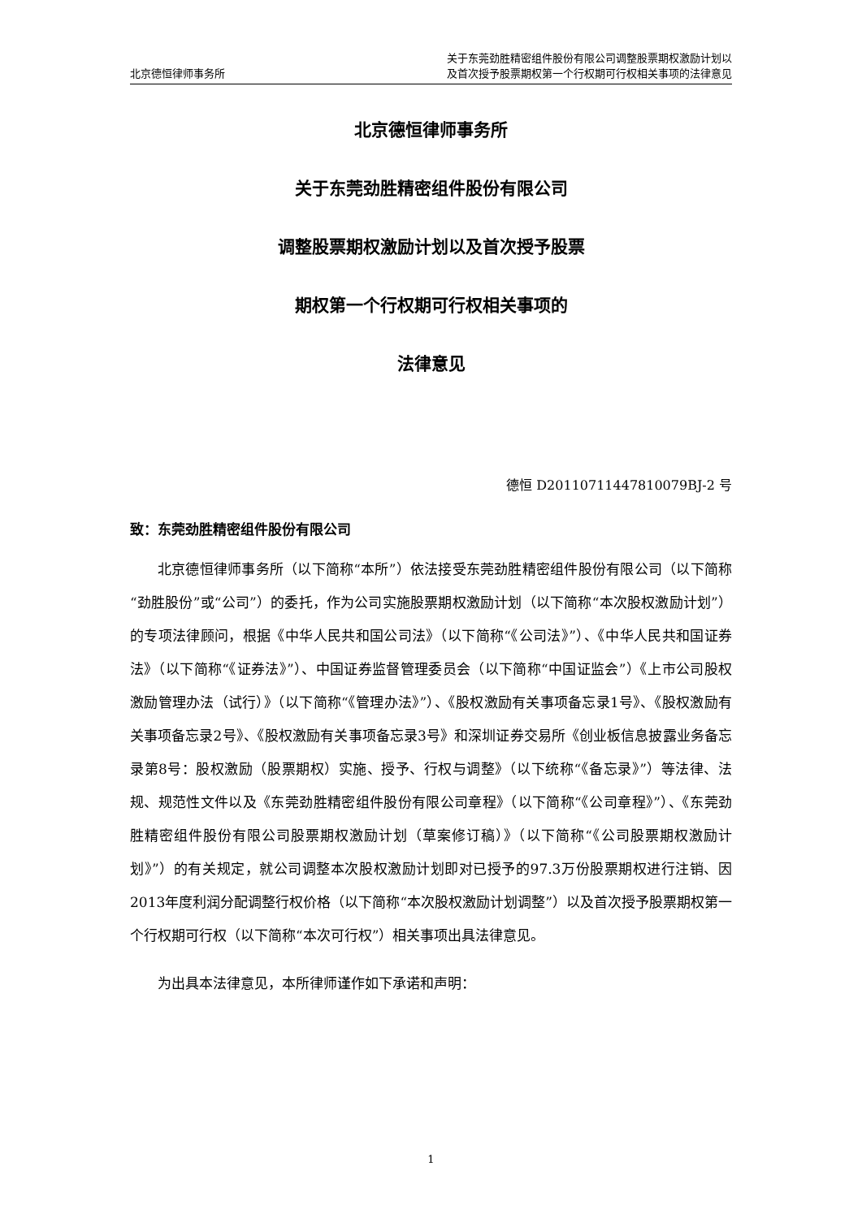北京德恒律师事务所
关于东莞劲胜精密组件股份有限公司调整股票期权激励计划以
及首次授予股票期权第一个行权期可行权相关事项的法律意见
北京德恒律师事务所
关于东莞劲胜精密组件股份有限公司
调整股票期权激励计划以及首次授予股票
期权第一个行权期可行权相关事项的
法律意见
德恒 D20110711447810079BJ-2 号
致：东莞劲胜精密组件股份有限公司
北京德恒律师事务所（以下简称“本所”）依法接受东莞劲胜精密组件股份有限公司（以下简称“劲胜股份”或“公司”）的委托，作为公司实施股票期权激励计划（以下简称“本次股权激励计划”）的专项法律顾问，根据《中华人民共和国公司法》（以下简称“《公司法》”）、《中华人民共和国证券法》（以下简称“《证券法》”）、中国证券监督管理委员会（以下简称“中国证监会”）《上市公司股权激励管理办法（试行）》（以下简称“《管理办法》”）、《股权激励有关事项备忘录1号》、《股权激励有关事项备忘录2号》、《股权激励有关事项备忘录3号》和深圳证券交易所《创业板信息披露业务备忘录第8号：股权激励（股票期权）实施、授予、行权与调整》（以下统称“《备忘录》”）等法律、法规、规范性文件以及《东莞劲胜精密组件股份有限公司章程》（以下简称“《公司章程》”）、《东莞劲胜精密组件股份有限公司股票期权激励计划（草案修订稿）》（以下简称“《公司股票期权激励计划》”）的有关规定，就公司调整本次股权激励计划即对已授予的97.3万份股票期权进行注销、因2013年度利润分配调整行权价格（以下简称“本次股权激励计划调整”）以及首次授予股票期权第一个行权期可行权（以下简称“本次可行权”）相关事项出具法律意见。
为出具本法律意见，本所律师谨作如下承诺和声明：
1